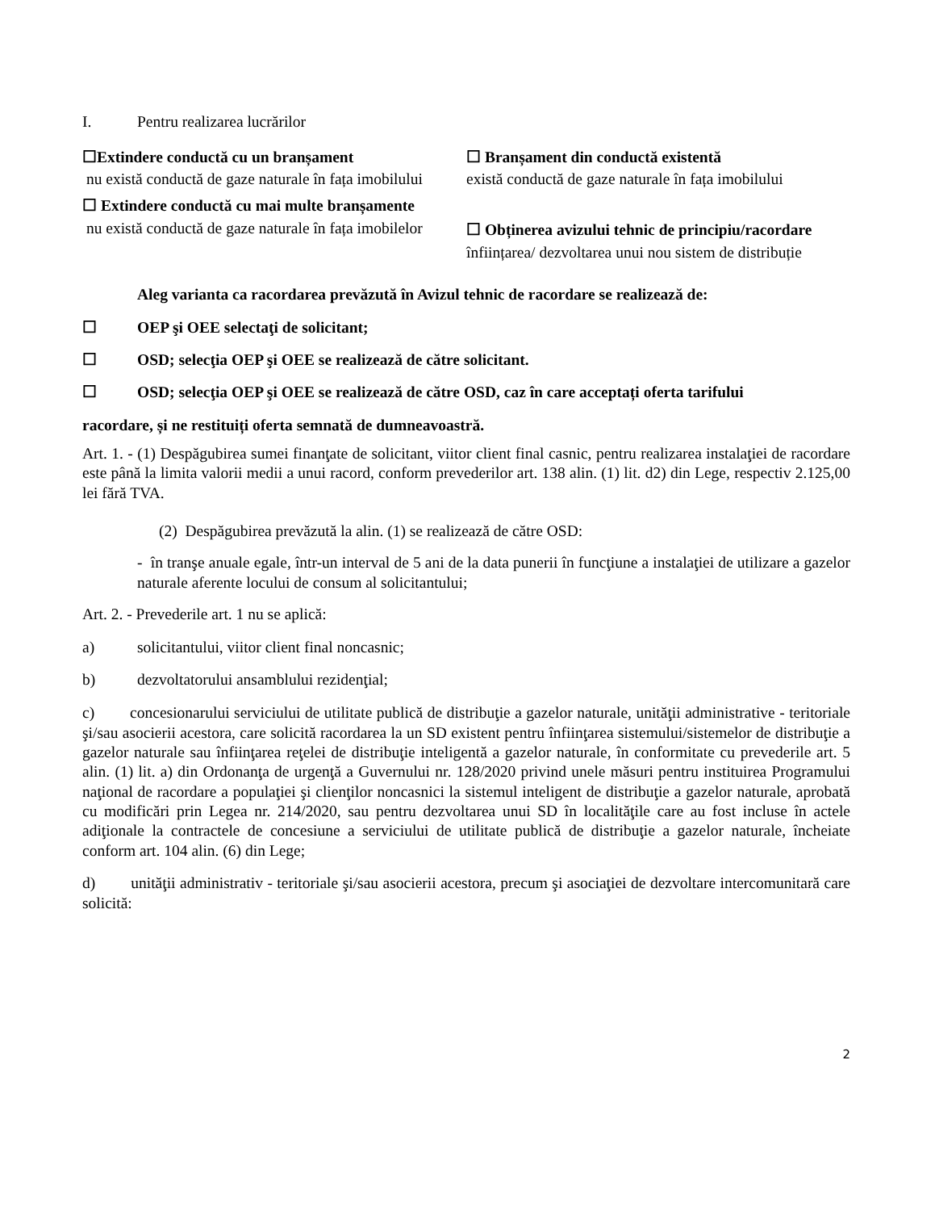I. Pentru realizarea lucrărilor
☐Extindere conductă cu un branșament
nu există conductă de gaze naturale în fața imobilului
☐ Extindere conductă cu mai multe branșamente
nu există conductă de gaze naturale în fața imobilelor
☐ Branșament din conductă existentă
există conductă de gaze naturale în fața imobilului
☐ Obținerea avizului tehnic de principiu/racordare
înființarea/ dezvoltarea unui nou sistem de distribuție
Aleg varianta ca racordarea prevăzută în Avizul tehnic de racordare se realizează de:
☐ OEP şi OEE selectaţi de solicitant;
☐ OSD; selecţia OEP şi OEE se realizează de către solicitant.
☐ OSD; selecţia OEP şi OEE se realizează de către OSD, caz în care acceptați oferta tarifului
racordare, și ne restituiți oferta semnată de dumneavoastră.
Art. 1. - (1) Despăgubirea sumei finanţate de solicitant, viitor client final casnic, pentru realizarea instalaţiei de racordare este până la limita valorii medii a unui racord, conform prevederilor art. 138 alin. (1) lit. d2) din Lege, respectiv 2.125,00 lei fără TVA.
(2) Despăgubirea prevăzută la alin. (1) se realizează de către OSD:
- în tranşe anuale egale, într-un interval de 5 ani de la data punerii în funcţiune a instalaţiei de utilizare a gazelor naturale aferente locului de consum al solicitantului;
Art. 2. - Prevederile art. 1 nu se aplică:
a) solicitantului, viitor client final noncasnic;
b) dezvoltatorului ansamblului rezidenţial;
c) concesionarului serviciului de utilitate publică de distribuţie a gazelor naturale, unităţii administrative - teritoriale şi/sau asocierii acestora, care solicită racordarea la un SD existent pentru înfiinţarea sistemului/sistemelor de distribuţie a gazelor naturale sau înfiinţarea reţelei de distribuţie inteligentă a gazelor naturale, în conformitate cu prevederile art. 5 alin. (1) lit. a) din Ordonanţa de urgenţă a Guvernului nr. 128/2020 privind unele măsuri pentru instituirea Programului naţional de racordare a populaţiei şi clienţilor noncasnici la sistemul inteligent de distribuţie a gazelor naturale, aprobată cu modificări prin Legea nr. 214/2020, sau pentru dezvoltarea unui SD în localităţile care au fost incluse în actele adiţionale la contractele de concesiune a serviciului de utilitate publică de distribuţie a gazelor naturale, încheiate conform art. 104 alin. (6) din Lege;
d) unităţii administrativ - teritoriale şi/sau asocierii acestora, precum şi asociaţiei de dezvoltare intercomunitară care solicită:
2